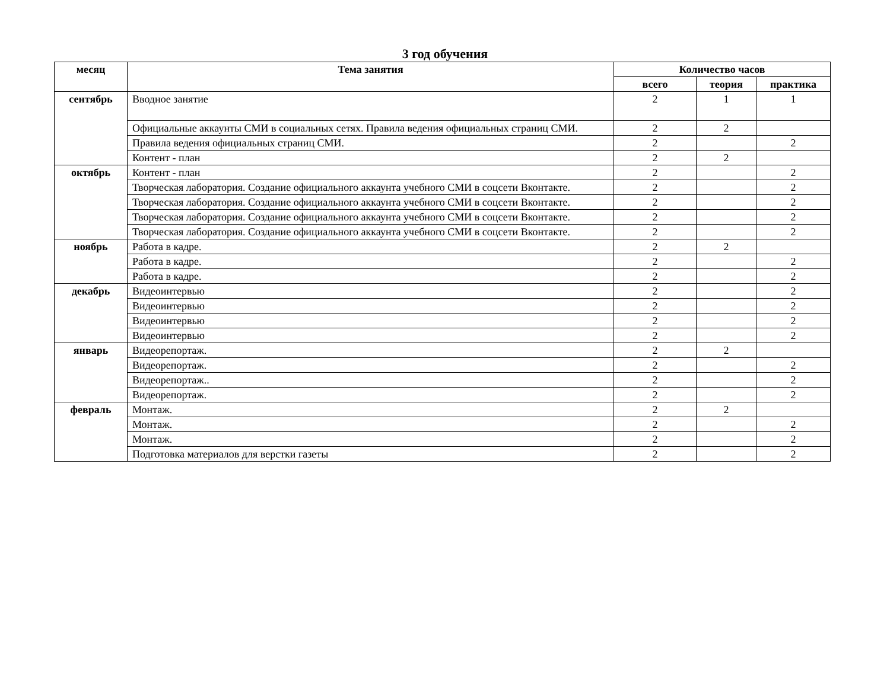3 год обучения
| месяц | Тема занятия | Количество часов | | |
| --- | --- | --- | --- | --- |
| | | всего | теория | практика |
| сентябрь | Вводное занятие | 2 | 1 | 1 |
| | Официальные аккаунты СМИ в социальных сетях. Правила ведения официальных страниц СМИ. | 2 | 2 | |
| | Правила ведения официальных страниц СМИ. | 2 | | 2 |
| | Контент - план | 2 | 2 | |
| октябрь | Контент - план | 2 | | 2 |
| | Творческая лаборатория. Создание официального аккаунта учебного СМИ в соцсети Вконтакте. | 2 | | 2 |
| | Творческая лаборатория. Создание официального аккаунта учебного СМИ в соцсети Вконтакте. | 2 | | 2 |
| | Творческая лаборатория. Создание официального аккаунта учебного СМИ в соцсети Вконтакте. | 2 | | 2 |
| | Творческая лаборатория. Создание официального аккаунта учебного СМИ в соцсети Вконтакте. | 2 | | 2 |
| ноябрь | Работа в кадре. | 2 | 2 | |
| | Работа в кадре. | 2 | | 2 |
| | Работа в кадре. | 2 | | 2 |
| декабрь | Видеоинтервью | 2 | | 2 |
| | Видеоинтервью | 2 | | 2 |
| | Видеоинтервью | 2 | | 2 |
| | Видеоинтервью | 2 | | 2 |
| январь | Видеорепортаж. | 2 | 2 | |
| | Видеорепортаж. | 2 | | 2 |
| | Видеорепортаж.. | 2 | | 2 |
| | Видеорепортаж. | 2 | | 2 |
| февраль | Монтаж. | 2 | 2 | |
| | Монтаж. | 2 | | 2 |
| | Монтаж. | 2 | | 2 |
| | Подготовка материалов для верстки газеты | 2 | | 2 |